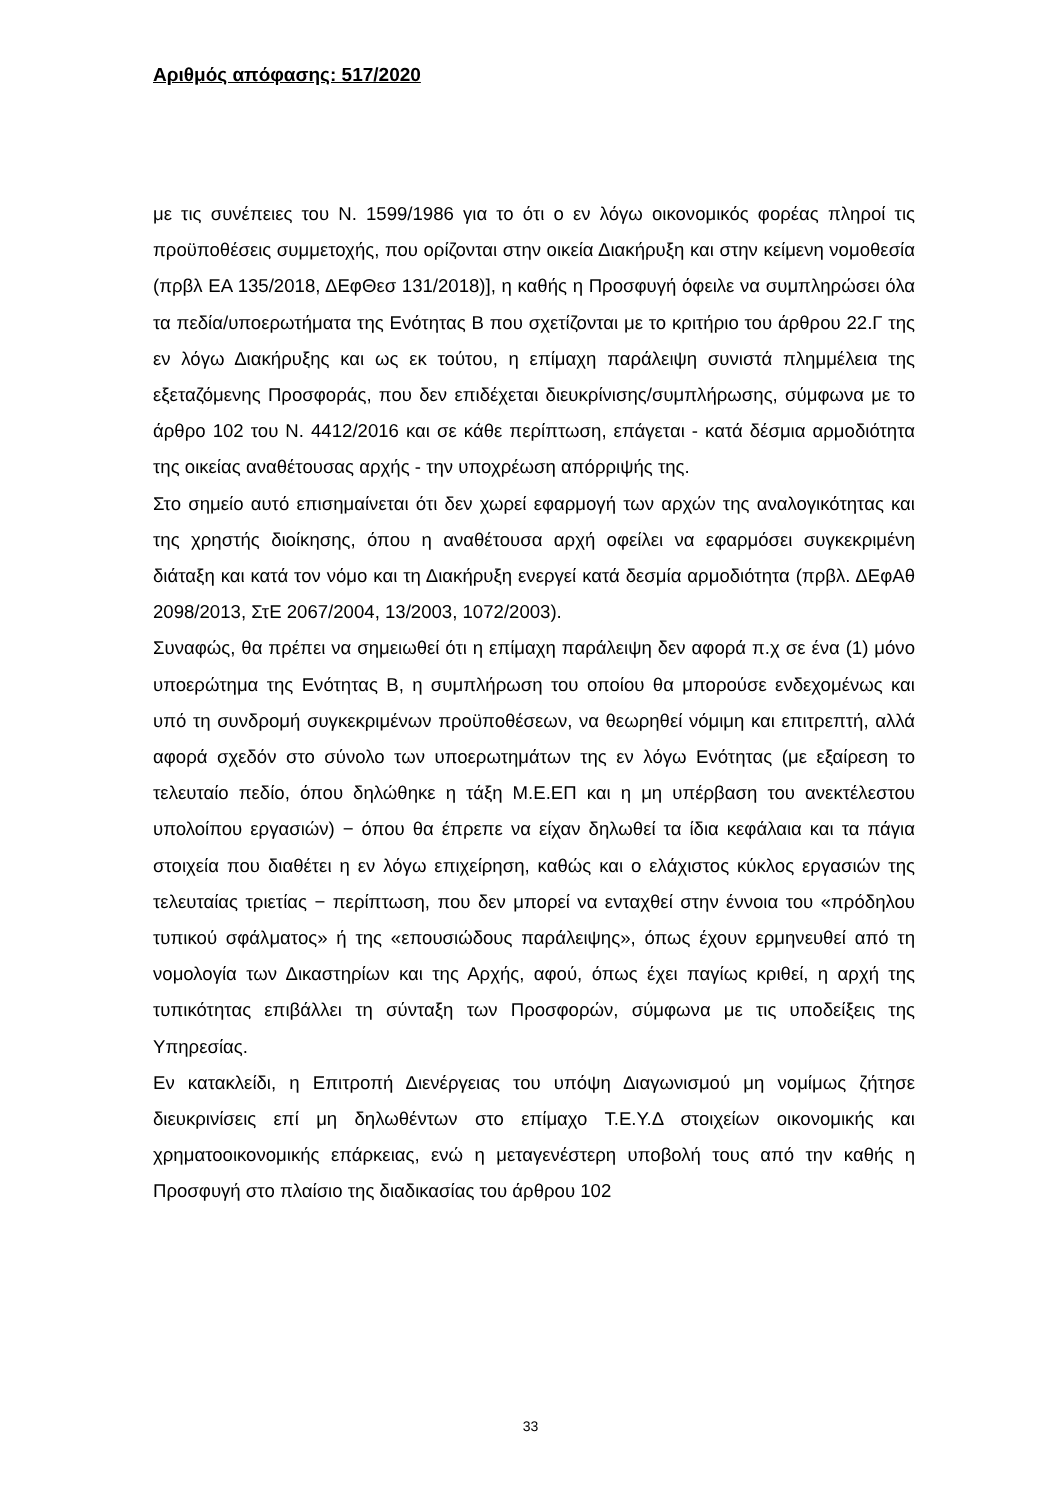Αριθμός απόφασης: 517/2020
με τις συνέπειες του Ν. 1599/1986 για το ότι ο εν λόγω οικονομικός φορέας πληροί τις προϋποθέσεις συμμετοχής, που ορίζονται στην οικεία Διακήρυξη και στην κείμενη νομοθεσία (πρβλ ΕΑ 135/2018, ΔΕφΘεσ 131/2018)], η καθής η Προσφυγή όφειλε να συμπληρώσει όλα τα πεδία/υποερωτήματα της Ενότητας Β που σχετίζονται με το κριτήριο του άρθρου 22.Γ της εν λόγω Διακήρυξης και ως εκ τούτου, η επίμαχη παράλειψη συνιστά πλημμέλεια της εξεταζόμενης Προσφοράς, που δεν επιδέχεται διευκρίνισης/συμπλήρωσης, σύμφωνα με το άρθρο 102 του Ν. 4412/2016 και σε κάθε περίπτωση, επάγεται - κατά δέσμια αρμοδιότητα της οικείας αναθέτουσας αρχής - την υποχρέωση απόρριψής της.
Στο σημείο αυτό επισημαίνεται ότι δεν χωρεί εφαρμογή των αρχών της αναλογικότητας και της χρηστής διοίκησης, όπου η αναθέτουσα αρχή οφείλει να εφαρμόσει συγκεκριμένη διάταξη και κατά τον νόμο και τη Διακήρυξη ενεργεί κατά δεσμία αρμοδιότητα (πρβλ. ΔΕφΑθ 2098/2013, ΣτΕ 2067/2004, 13/2003, 1072/2003).
Συναφώς, θα πρέπει να σημειωθεί ότι η επίμαχη παράλειψη δεν αφορά π.χ σε ένα (1) μόνο υποερώτημα της Ενότητας Β, η συμπλήρωση του οποίου θα μπορούσε ενδεχομένως και υπό τη συνδρομή συγκεκριμένων προϋποθέσεων, να θεωρηθεί νόμιμη και επιτρεπτή, αλλά αφορά σχεδόν στο σύνολο των υποερωτημάτων της εν λόγω Ενότητας (με εξαίρεση το τελευταίο πεδίο, όπου δηλώθηκε η τάξη Μ.Ε.ΕΠ και η μη υπέρβαση του ανεκτέλεστου υπολοίπου εργασιών) − όπου θα έπρεπε να είχαν δηλωθεί τα ίδια κεφάλαια και τα πάγια στοιχεία που διαθέτει η εν λόγω επιχείρηση, καθώς και ο ελάχιστος κύκλος εργασιών της τελευταίας τριετίας − περίπτωση, που δεν μπορεί να ενταχθεί στην έννοια του «πρόδηλου τυπικού σφάλματος» ή της «επουσιώδους παράλειψης», όπως έχουν ερμηνευθεί από τη νομολογία των Δικαστηρίων και της Αρχής, αφού, όπως έχει παγίως κριθεί, η αρχή της τυπικότητας επιβάλλει τη σύνταξη των Προσφορών, σύμφωνα με τις υποδείξεις της Υπηρεσίας.
Εν κατακλείδι, η Επιτροπή Διενέργειας του υπόψη Διαγωνισμού μη νομίμως ζήτησε διευκρινίσεις επί μη δηλωθέντων στο επίμαχο Τ.Ε.Υ.Δ στοιχείων οικονομικής και χρηματοοικονομικής επάρκειας, ενώ η μεταγενέστερη υποβολή τους από την καθής η Προσφυγή στο πλαίσιο της διαδικασίας του άρθρου 102
33